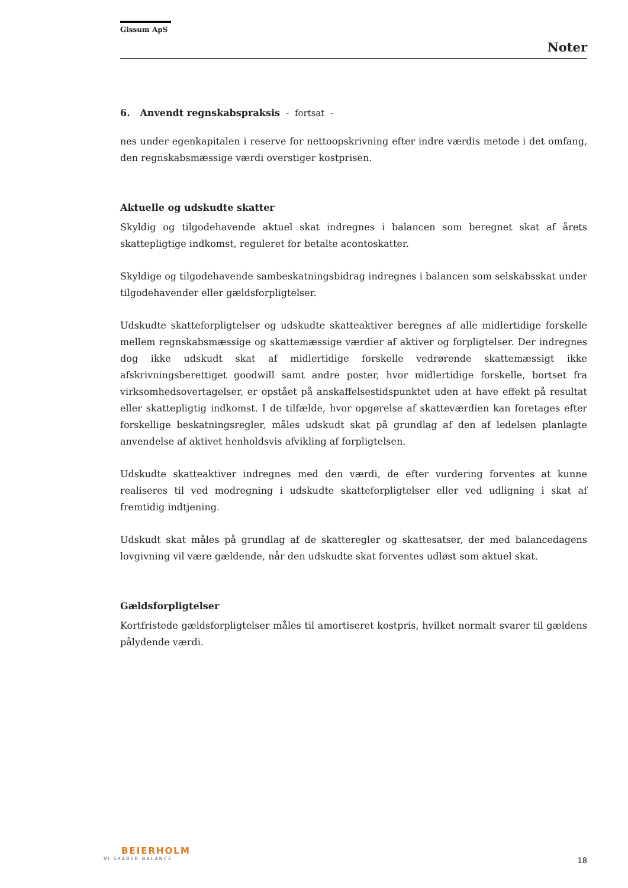Gissum ApS
Noter
6. Anvendt regnskabspraksis - fortsat -
nes under egenkapitalen i reserve for nettoopskrivning efter indre værdis metode i det omfang, den regnskabsmæssige værdi overstiger kostprisen.
Aktuelle og udskudte skatter
Skyldig og tilgodehavende aktuel skat indregnes i balancen som beregnet skat af årets skattepligtige indkomst, reguleret for betalte acontoskatter.
Skyldige og tilgodehavende sambeskatningsbidrag indregnes i balancen som selskabsskat under tilgodehavender eller gældsforpligtelser.
Udskudte skatteforpligtelser og udskudte skatteaktiver beregnes af alle midlertidige forskelle mellem regnskabsmæssige og skattemæssige værdier af aktiver og forpligtelser. Der indregnes dog ikke udskudt skat af midlertidige forskelle vedrørende skattemæssigt ikke afskrivningsberettiget goodwill samt andre poster, hvor midlertidige forskelle, bortset fra virksomhedsovertagelser, er opstået på anskaffelsestidspunktet uden at have effekt på resultat eller skattepligtig indkomst. I de tilfælde, hvor opgørelse af skatteværdien kan foretages efter forskellige beskatningsregler, måles udskudt skat på grundlag af den af ledelsen planlagte anvendelse af aktivet henholdsvis afvikling af forpligtelsen.
Udskudte skatteaktiver indregnes med den værdi, de efter vurdering forventes at kunne realiseres til ved modregning i udskudte skatteforpligtelser eller ved udligning i skat af fremtidig indtjening.
Udskudt skat måles på grundlag af de skatteregler og skattesatser, der med balancedagens lovgivning vil være gældende, når den udskudte skat forventes udløst som aktuel skat.
Gældsforpligtelser
Kortfristede gældsforpligtelser måles til amortiseret kostpris, hvilket normalt svarer til gældens pålydende værdi.
BEIERHOLM
VI SKABER BALANCE
18